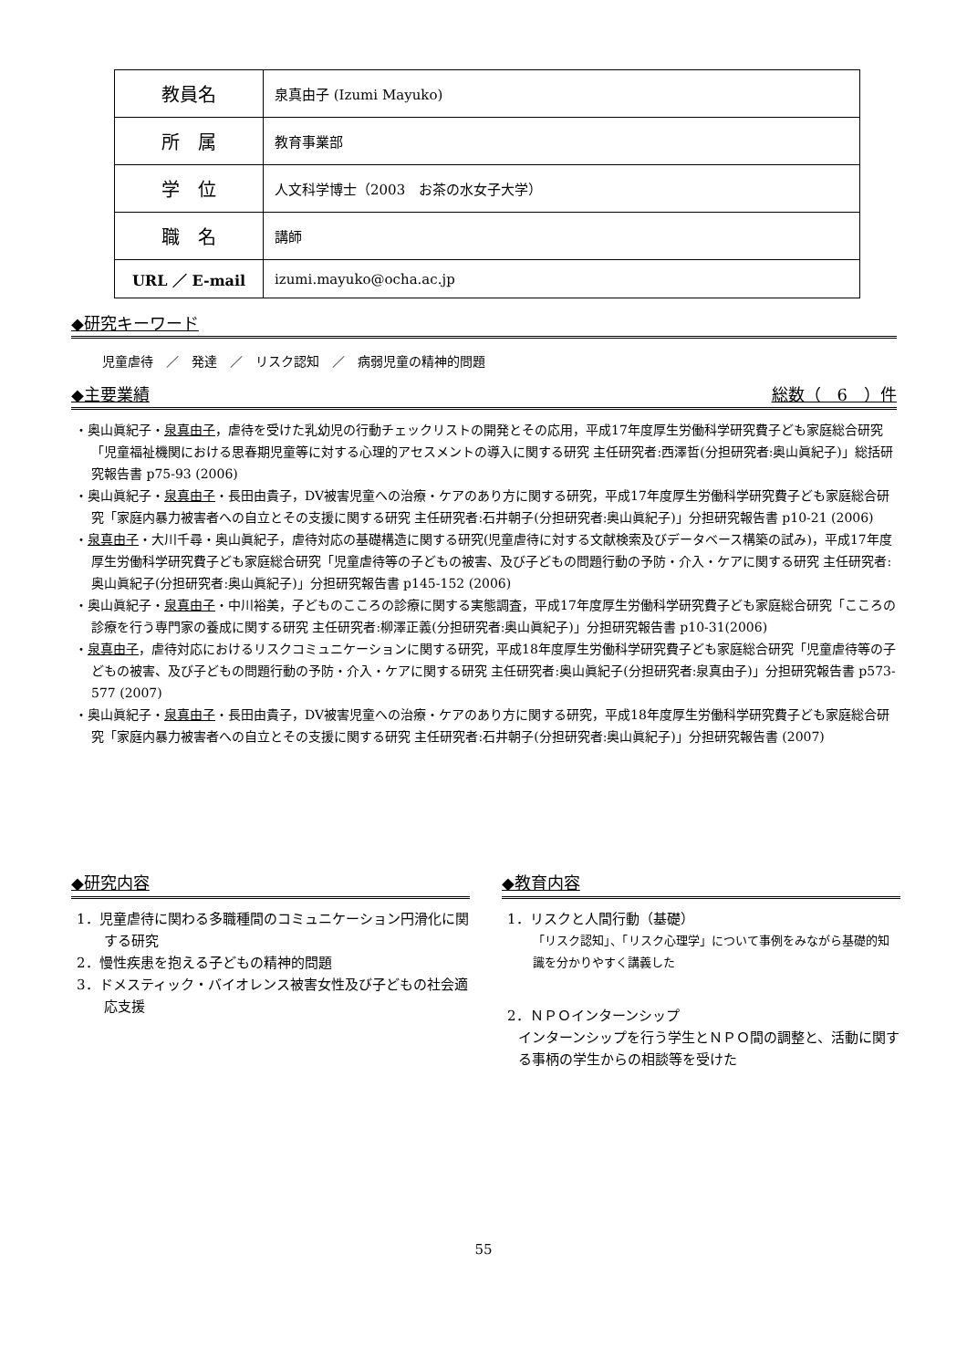| 教員名 | 泉真由子 (Izumi Mayuko) |
| 所 属 | 教育事業部 |
| 学 位 | 人文科学博士（2003 お茶の水女子大学） |
| 職 名 | 講師 |
| URL ／ E-mail | izumi.mayuko@ocha.ac.jp |
◆研究キーワード
児童虐待　／　発達　／　リスク認知　／　病弱児童の精神的問題
◆主要業績 総数（　6　）件
・奥山眞紀子・泉真由子，虐待を受けた乳幼児の行動チェックリストの開発とその応用，平成17年度厚生労働科学研究費子ども家庭総合研究「児童福祉機関における思春期児童等に対する心理的アセスメントの導入に関する研究 主任研究者:西澤哲(分担研究者:奥山眞紀子)」総括研究報告書 p75-93 (2006)
・奥山眞紀子・泉真由子・長田由貴子，DV被害児童への治療・ケアのあり方に関する研究，平成17年度厚生労働科学研究費子ども家庭総合研究「家庭内暴力被害者への自立とその支援に関する研究 主任研究者:石井朝子(分担研究者:奥山眞紀子)」分担研究報告書 p10-21 (2006)
・泉真由子・大川千尋・奥山眞紀子，虐待対応の基礎構造に関する研究(児童虐待に対する文献検索及びデータベース構築の試み)，平成17年度厚生労働科学研究費子ども家庭総合研究「児童虐待等の子どもの被害、及び子どもの問題行動の予防・介入・ケアに関する研究 主任研究者:奥山眞紀子(分担研究者:奥山眞紀子)」分担研究報告書 p145-152 (2006)
・奥山眞紀子・泉真由子・中川裕美，子どものこころの診療に関する実態調査，平成17年度厚生労働科学研究費子ども家庭総合研究「こころの診療を行う専門家の養成に関する研究 主任研究者:柳澤正義(分担研究者:奥山眞紀子)」分担研究報告書 p10-31(2006)
・泉真由子，虐待対応におけるリスクコミュニケーションに関する研究，平成18年度厚生労働科学研究費子ども家庭総合研究「児童虐待等の子どもの被害、及び子どもの問題行動の予防・介入・ケアに関する研究 主任研究者:奥山眞紀子(分担研究者:泉真由子)」分担研究報告書 p573-577 (2007)
・奥山眞紀子・泉真由子・長田由貴子，DV被害児童への治療・ケアのあり方に関する研究，平成18年度厚生労働科学研究費子ども家庭総合研究「家庭内暴力被害者への自立とその支援に関する研究 主任研究者:石井朝子(分担研究者:奥山眞紀子)」分担研究報告書 (2007)
◆研究内容
1．児童虐待に関わる多職種間のコミュニケーション円滑化に関する研究
2．慢性疾患を抱える子どもの精神的問題
3．ドメスティック・バイオレンス被害女性及び子どもの社会適応支援
◆教育内容
1．リスクと人間行動（基礎）
「リスク認知」、「リスク心理学」について事例をみながら基礎的知識を分かりやすく講義した
2．ＮＰＯインターンシップ
インターンシップを行う学生とＮＰＯ間の調整と、活動に関する事柄の学生からの相談等を受けた
55